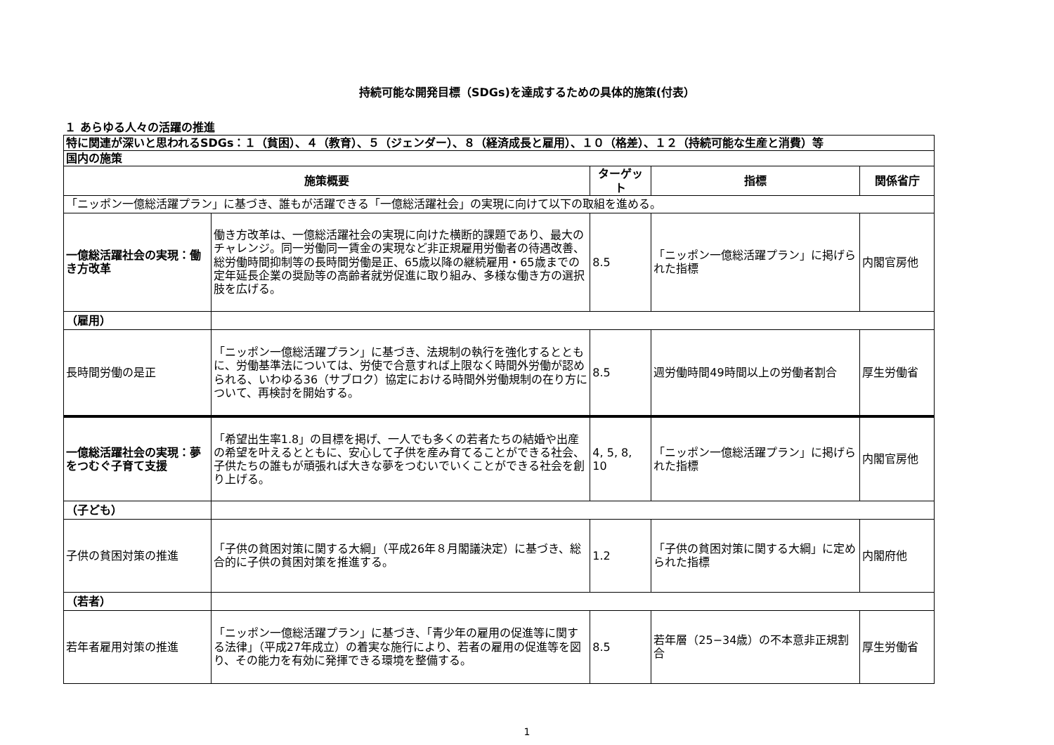持続可能な開発目標（SDGs)を達成するための具体的施策(付表）
１ あらゆる人々の活躍の推進
| 特に関連が深いと思われるSDGs：１（貧困）、４（教育）、５（ジェンダー）、８（経済成長と雇用）、１０（格差）、１２（持続可能な生産と消費）等 | | | | |
| 国内の施策 | | | | |
| 施策概要 | | ターゲット | 指標 | 関係省庁 |
| 「ニッポン一億総活躍プラン」に基づき、誰もが活躍できる「一億総活躍社会」の実現に向けて以下の取組を進める。 | | | | |
| 一億総活躍社会の実現：働き方改革 | 働き方改革は、一億総活躍社会の実現に向けた横断的課題であり、最大のチャレンジ。同一労働同一賃金の実現など非正規雇用労働者の待遇改善、総労働時間抑制等の長時間労働是正、65歳以降の継続雇用・65歳までの定年延長企業の奨励等の高齢者就労促進に取り組み、多様な働き方の選択肢を広げる。 | 8.5 | 「ニッポン一億総活躍プラン」に掲げられた指標 | 内閣官房他 |
| （雇用） | | | | |
| 長時間労働の是正 | 「ニッポン一億総活躍プラン」に基づき、法規制の執行を強化するとともに、労働基準法については、労使で合意すれば上限なく時間外労働が認められる、いわゆる36（サブロク）協定における時間外労働規制の在り方について、再検討を開始する。 | 8.5 | 週労働時間49時間以上の労働者割合 | 厚生労働省 |
| 一億総活躍社会の実現：夢をつむぐ子育て支援 | 「希望出生率1.8」の目標を掲げ、一人でも多くの若者たちの結婚や出産の希望を叶えるとともに、安心して子供を産み育てることができる社会、子供たちの誰もが頑張れば大きな夢をつむいでいくことができる社会を創り上げる。 | 4, 5, 8, 10 | 「ニッポン一億総活躍プラン」に掲げられた指標 | 内閣官房他 |
| （子ども） | | | | |
| 子供の貧困対策の推進 | 「子供の貧困対策に関する大綱」（平成26年８月閣議決定）に基づき、総合的に子供の貧困対策を推進する。 | 1.2 | 「子供の貧困対策に関する大綱」に定められた指標 | 内閣府他 |
| （若者） | | | | |
| 若年者雇用対策の推進 | 「ニッポン一億総活躍プラン」に基づき、「青少年の雇用の促進等に関する法律」（平成27年成立）の着実な施行により、若者の雇用の促進等を図り、その能力を有効に発揮できる環境を整備する。 | 8.5 | 若年層（25−34歳）の不本意非正規割合 | 厚生労働省 |
1